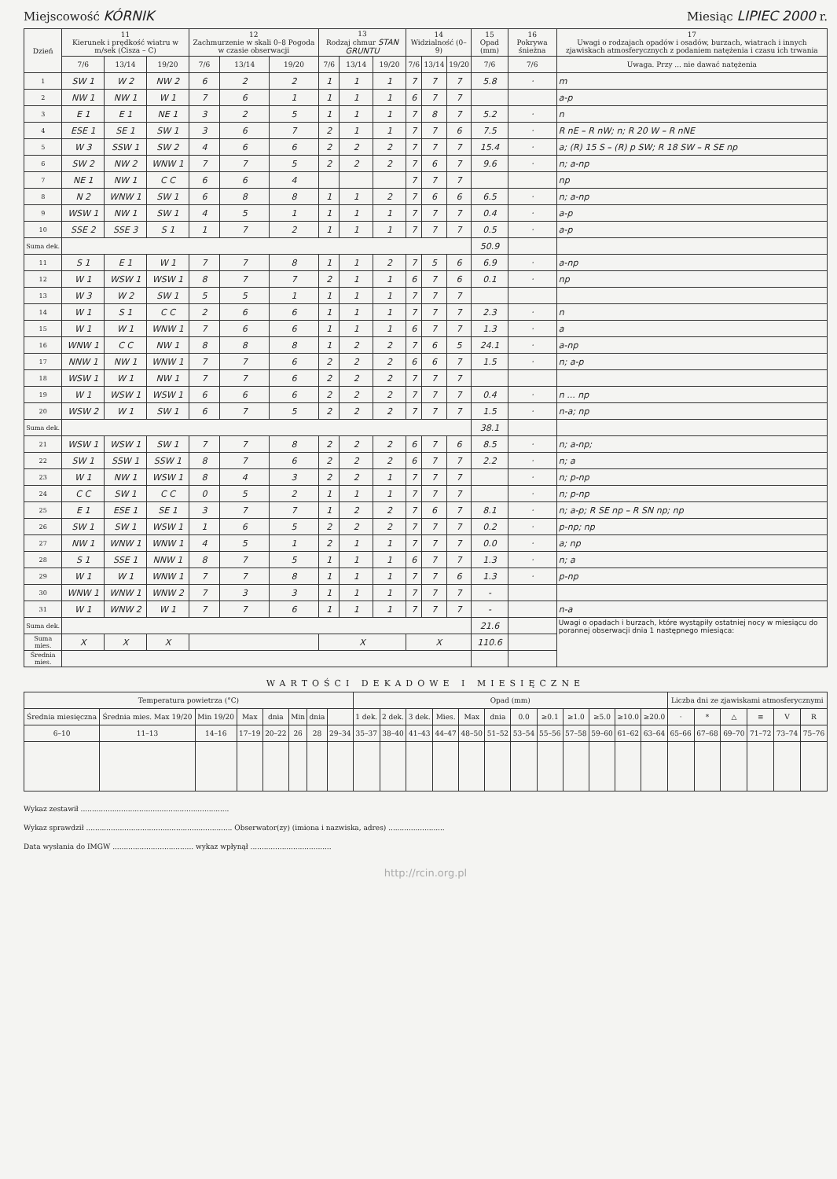Miejscowość KÓRNIK Miesiąc LIPIEC 2000 r.
| Dzień | 11 Kierunek i prędkość wiatru w m/sek (Cisza – C) | | | 12 Zachmurzenie w skali 0–8 Pogoda w czasie obserwacji | | | 13 Rodzaj chmur STAN GRUNTU | | | 14 Widzialność (0–9) | | | 15 Opad (mm) | 16 Pokrywa śnieżna | 17 Uwagi o rodzajach opadów i osadów, burzach, wiatrach i innych zjawiskach atmosferycznych z podaniem natężenia i czasu ich trwania |
| --- | --- | --- | --- | --- | --- | --- | --- | --- | --- | --- | --- | --- | --- | --- | --- |
| | 7/6 | 13/14 | 19/20 | 7/6 | 13/14 | 19/20 | 7/6 | 13/14 | 19/20 | 7/6 | 13/14 | 19/20 | 7/6 | 7/6 | Uwaga. Przy ... nie dawać natężenia |
| 1 | SW 1 | W 2 | NW 2 | 6 | 2 | 2 | 1 | 1 | 1 | 7 | 7 | 7 | 5.8 | · | m |
| 2 | NW 1 | NW 1 | W 1 | 7 | 6 | 1 | 1 | 1 | 1 | 6 | 7 | 7 | | | a-p |
| 3 | E 1 | E 1 | NE 1 | 3 | 2 | 5 | 1 | 1 | 1 | 7 | 8 | 7 | 5.2 | · | n |
| 4 | ESE 1 | SE 1 | SW 1 | 3 | 6 | 7 | 2 | 1 | 1 | 7 | 7 | 6 | 7.5 | · | R nE – R nW; n; R 20 W – R nNE |
| 5 | W 3 | SSW 1 | SW 2 | 4 | 6 | 6 | 2 | 2 | 2 | 7 | 7 | 7 | 15.4 | · | a; (R) 15 S – (R) p SW; R 18 SW – R SE np |
| 6 | SW 2 | NW 2 | WNW 1 | 7 | 7 | 5 | 2 | 2 | 2 | 7 | 6 | 7 | 9.6 | · | n; a-np |
| 7 | NE 1 | NW 1 | C C | 6 | 6 | 4 | | | | 7 | 7 | 7 | | | np |
| 8 | N 2 | WNW 1 | SW 1 | 6 | 8 | 8 | 1 | 1 | 2 | 7 | 6 | 6 | 6.5 | · | n; a-np |
| 9 | WSW 1 | NW 1 | SW 1 | 4 | 5 | 1 | 1 | 1 | 1 | 7 | 7 | 7 | 0.4 | · | a-p |
| 10 | SSE 2 | SSE 3 | S 1 | 1 | 7 | 2 | 1 | 1 | 1 | 7 | 7 | 7 | 0.5 | · | a-p |
| Suma dek. | | | | | | | | | | | | | 50.9 | | |
| 11 | S 1 | E 1 | W 1 | 7 | 7 | 8 | 1 | 1 | 2 | 7 | 5 | 6 | 6.9 | · | a-np |
| 12 | W 1 | WSW 1 | WSW 1 | 8 | 7 | 7 | 2 | 1 | 1 | 6 | 7 | 6 | 0.1 | · | np |
| 13 | W 3 | W 2 | SW 1 | 5 | 5 | 1 | 1 | 1 | 1 | 7 | 7 | 7 | | | |
| 14 | W 1 | S 1 | C C | 2 | 6 | 6 | 1 | 1 | 1 | 7 | 7 | 7 | 2.3 | · | n |
| 15 | W 1 | W 1 | WNW 1 | 7 | 6 | 6 | 1 | 1 | 1 | 6 | 7 | 7 | 1.3 | · | a |
| 16 | WNW 1 | C C | NW 1 | 8 | 8 | 8 | 1 | 2 | 2 | 7 | 6 | 5 | 24.1 | · | a-np |
| 17 | NNW 1 | NW 1 | WNW 1 | 7 | 7 | 6 | 2 | 2 | 2 | 6 | 6 | 7 | 1.5 | · | n; a-p |
| 18 | WSW 1 | W 1 | NW 1 | 7 | 7 | 6 | 2 | 2 | 2 | 7 | 7 | 7 | | | |
| 19 | W 1 | WSW 1 | WSW 1 | 6 | 6 | 6 | 2 | 2 | 2 | 7 | 7 | 7 | 0.4 | · | n ... np |
| 20 | WSW 2 | W 1 | SW 1 | 6 | 7 | 5 | 2 | 2 | 2 | 7 | 7 | 7 | 1.5 | · | n-a; np |
| Suma dek. | | | | | | | | | | | | | 38.1 | | |
| 21 | WSW 1 | WSW 1 | SW 1 | 7 | 7 | 8 | 2 | 2 | 2 | 6 | 7 | 6 | 8.5 | · | n; a-np; |
| 22 | SW 1 | SSW 1 | SSW 1 | 8 | 7 | 6 | 2 | 2 | 2 | 6 | 7 | 7 | 2.2 | · | n; a |
| 23 | W 1 | NW 1 | WSW 1 | 8 | 4 | 3 | 2 | 2 | 1 | 7 | 7 | 7 | | · | n; p-np |
| 24 | C C | SW 1 | C C | 0 | 5 | 2 | 1 | 1 | 1 | 7 | 7 | 7 | | · | n; p-np |
| 25 | E 1 | ESE 1 | SE 1 | 3 | 7 | 7 | 1 | 2 | 2 | 7 | 6 | 7 | 8.1 | · | n; a-p; R SE np – R SN np; np |
| 26 | SW 1 | SW 1 | WSW 1 | 1 | 6 | 5 | 2 | 2 | 2 | 7 | 7 | 7 | 0.2 | · | p-np; np |
| 27 | NW 1 | WNW 1 | WNW 1 | 4 | 5 | 1 | 2 | 1 | 1 | 7 | 7 | 7 | 0.0 | · | a; np |
| 28 | S 1 | SSE 1 | NNW 1 | 8 | 7 | 5 | 1 | 1 | 1 | 6 | 7 | 7 | 1.3 | · | n; a |
| 29 | W 1 | W 1 | WNW 1 | 7 | 7 | 8 | 1 | 1 | 1 | 7 | 7 | 6 | 1.3 | · | p-np |
| 30 | WNW 1 | WNW 1 | WNW 2 | 7 | 3 | 3 | 1 | 1 | 1 | 7 | 7 | 7 | - | | |
| 31 | W 1 | WNW 2 | W 1 | 7 | 7 | 6 | 1 | 1 | 1 | 7 | 7 | 7 | - | | n-a |
| Suma dek. | | | | | | | | | | | | | 21.6 | | Uwagi o opadach i burzach, które wystąpiły ostatniej nocy w miesiącu do porannej obserwacji dnia 1 następnego miesiąca: |
| Suma mies. | X | X | X | | | | X | | | X | | | 110.6 | | |
| Średnia mies. | | | | | | | | | | | | | | | |
WARTOŚCI DEKADOWE I MIESIĘCZNE
| Temperatura powietrza (°C) | | | | | | | | Opad (mm) | | | | | | | | | | | | Liczba dni ze zjawiskami atmosferycznymi | | | | | |
| --- | --- | --- | --- | --- | --- | --- | --- | --- | --- | --- | --- | --- | --- | --- | --- | --- | --- | --- | --- | --- | --- | --- | --- | --- | --- |
| Średnia miesięczna | Średnia mies. Max 19/20 | Min 19/20 | Max | dnia | Min | dnia | | 1 dek. | 2 dek. | 3 dek. | Mies. | Max | dnia | 0.0 | ≥0.1 | ≥1.0 | ≥5.0 | ≥10.0 | ≥20.0 | · | * | △ | ≡ | V | R |
| 6–10 | 11–13 | 14–16 | 17–19 | 20–22 | 26 | 28 | 29–34 | 35–37 | 38–40 | 41–43 | 44–47 | 48–50 | 51–52 | 53–54 | 55–56 | 57–58 | 59–60 | 61–62 | 63–64 | 65–66 | 67–68 | 69–70 | 71–72 | 73–74 | 75–76 |
Wykaz zestawił ..................................................................
Wykaz sprawdził ................................................................. Obserwator(zy) (imiona i nazwiska, adres) .........................
Data wysłania do IMGW .................................... wykaz wpłynął ....................................
http://rcin.org.pl